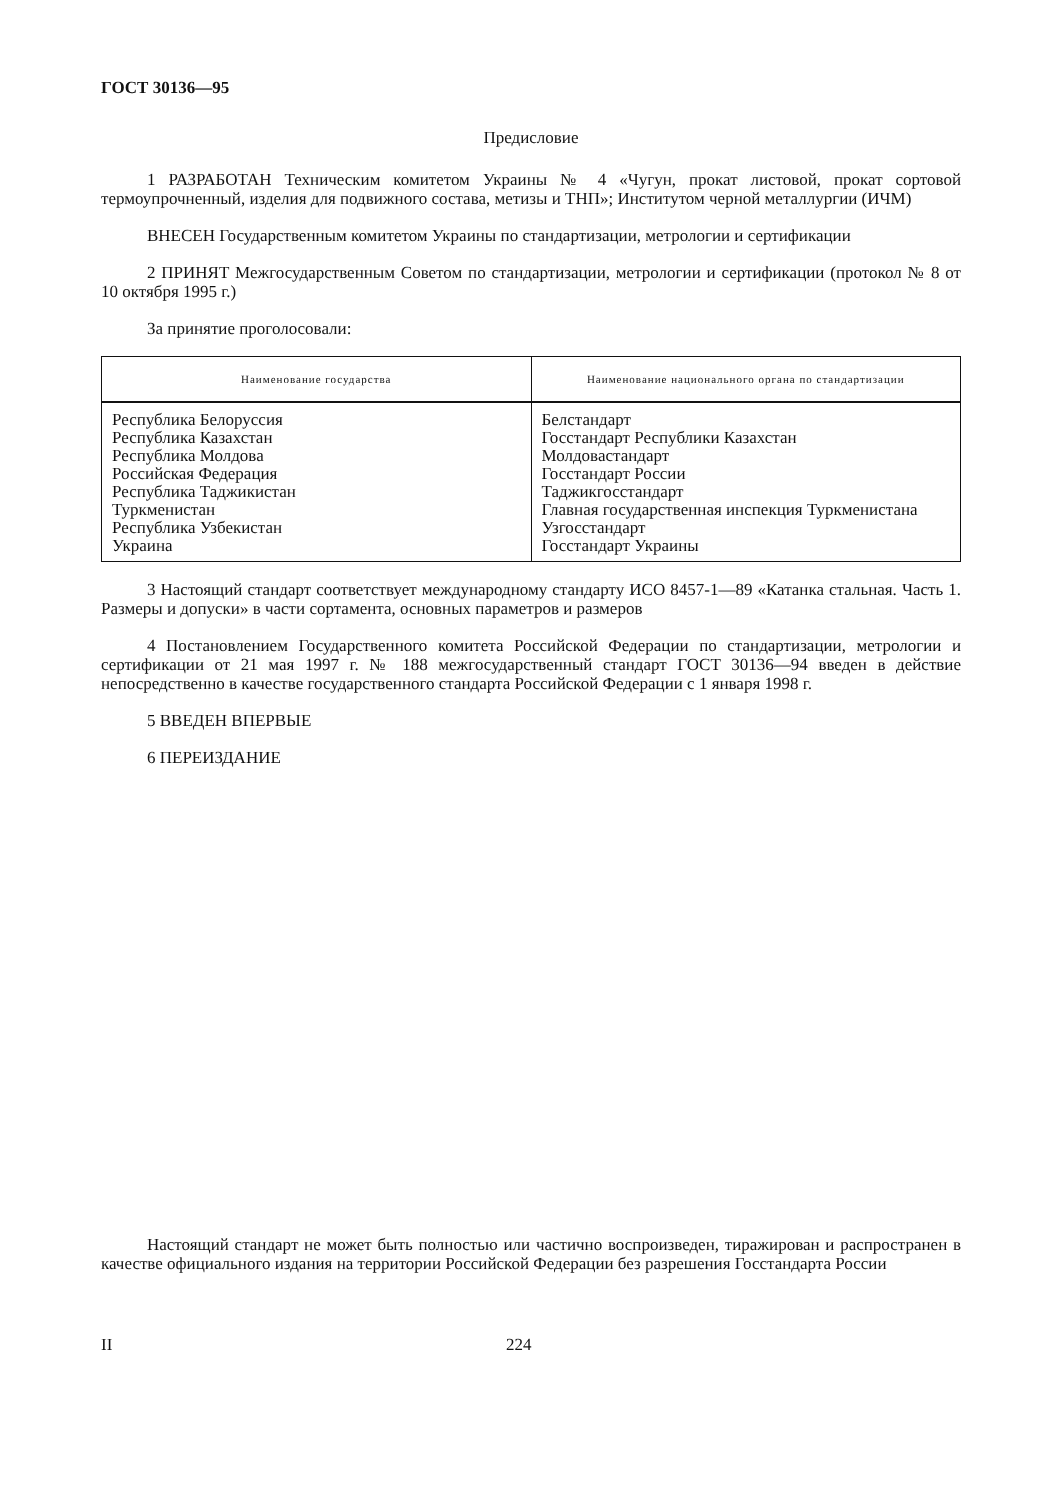ГОСТ 30136—95
Предисловие
1 РАЗРАБОТАН Техническим комитетом Украины № 4 «Чугун, прокат листовой, прокат сортовой термоупрочненный, изделия для подвижного состава, метизы и ТНП»; Институтом черной металлургии (ИЧМ)
ВНЕСЕН Государственным комитетом Украины по стандартизации, метрологии и сертификации
2 ПРИНЯТ Межгосударственным Советом по стандартизации, метрологии и сертификации (протокол № 8 от 10 октября 1995 г.)
За принятие проголосовали:
| Наименование государства | Наименование национального органа по стандартизации |
| --- | --- |
| Республика Белоруссия Республика Казахстан Республика Молдова Российская Федерация Республика Таджикистан Туркменистан Республика Узбекистан Украина | Белстандарт Госстандарт Республики Казахстан Молдовастандарт Госстандарт России Таджикгосстандарт Главная государственная инспекция Туркменистана Узгосстандарт Госстандарт Украины |
3 Настоящий стандарт соответствует международному стандарту ИСО 8457-1—89 «Катанка стальная. Часть 1. Размеры и допуски» в части сортамента, основных параметров и размеров
4 Постановлением Государственного комитета Российской Федерации по стандартизации, метрологии и сертификации от 21 мая 1997 г. № 188 межгосударственный стандарт ГОСТ 30136—94 введен в действие непосредственно в качестве государственного стандарта Российской Федерации с 1 января 1998 г.
5 ВВЕДЕН ВПЕРВЫЕ
6 ПЕРЕИЗДАНИЕ
Настоящий стандарт не может быть полностью или частично воспроизведен, тиражирован и распространен в качестве официального издания на территории Российской Федерации без разрешения Госстандарта России
II 224